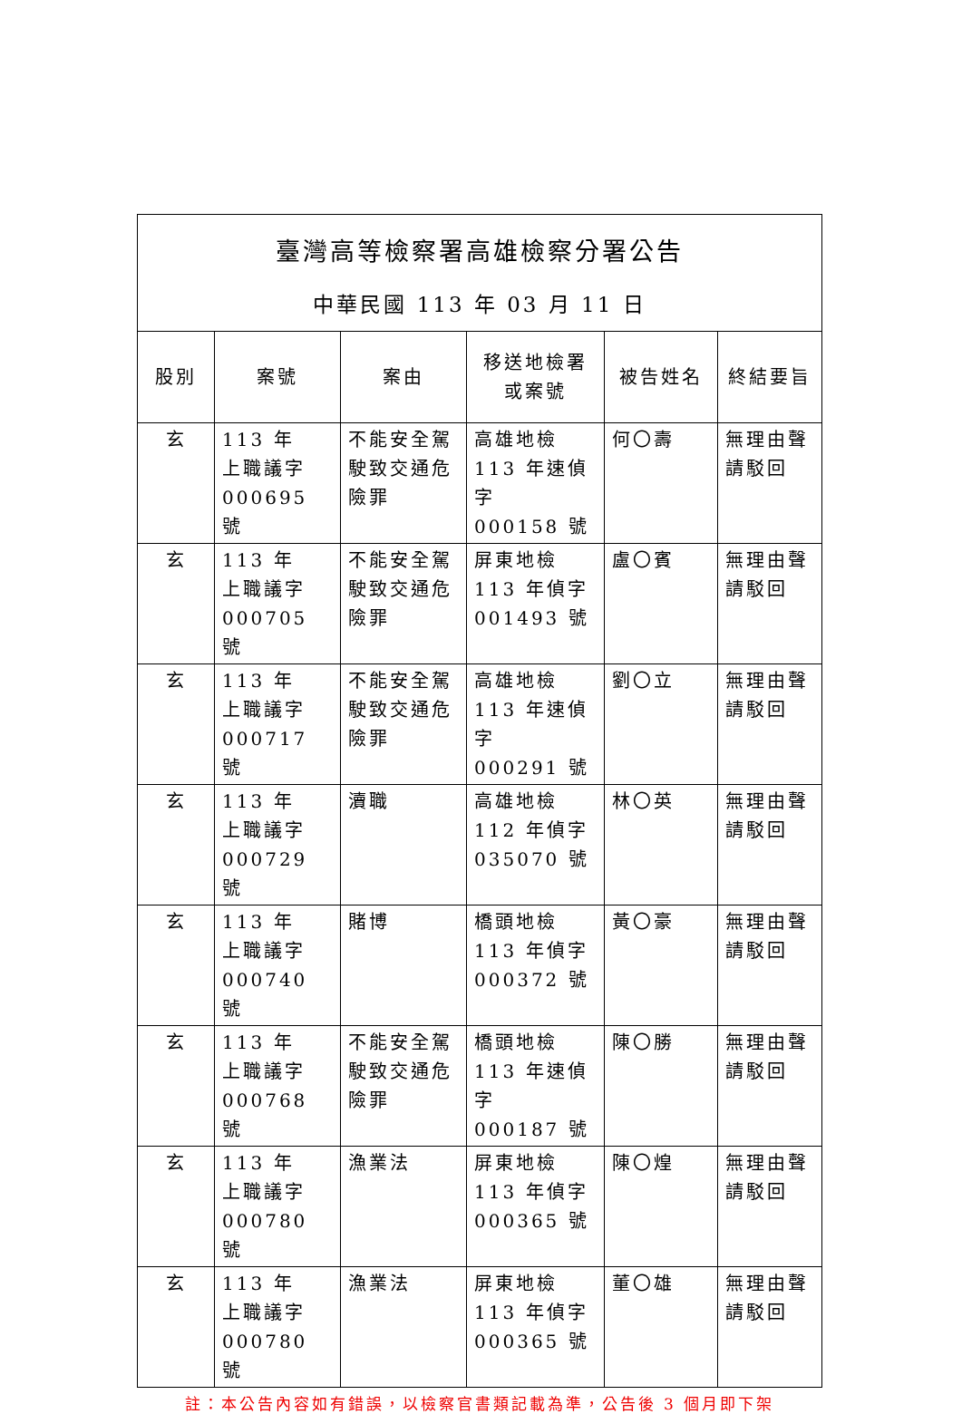| 臺灣高等檢察署高雄檢察分署公告 中華民國 113 年 03 月 11 日 | | | | | |
| 股別 | 案號 | 案由 | 移送地檢署 或案號 | 被告姓名 | 終結要旨 |
| 玄 | 113 年 上職議字 000695 號 | 不能安全駕駛致交通危險罪 | 高雄地檢 113 年速偵字 000158 號 | 何〇壽 | 無理由聲請駁回 |
| 玄 | 113 年 上職議字 000705 號 | 不能安全駕駛致交通危險罪 | 屏東地檢 113 年偵字 001493 號 | 盧〇賓 | 無理由聲請駁回 |
| 玄 | 113 年 上職議字 000717 號 | 不能安全駕駛致交通危險罪 | 高雄地檢 113 年速偵字 000291 號 | 劉〇立 | 無理由聲請駁回 |
| 玄 | 113 年 上職議字 000729 號 | 瀆職 | 高雄地檢 112 年偵字 035070 號 | 林〇英 | 無理由聲請駁回 |
| 玄 | 113 年 上職議字 000740 號 | 賭博 | 橋頭地檢 113 年偵字 000372 號 | 黃〇豪 | 無理由聲請駁回 |
| 玄 | 113 年 上職議字 000768 號 | 不能安全駕駛致交通危險罪 | 橋頭地檢 113 年速偵字 000187 號 | 陳〇勝 | 無理由聲請駁回 |
| 玄 | 113 年 上職議字 000780 號 | 漁業法 | 屏東地檢 113 年偵字 000365 號 | 陳〇煌 | 無理由聲請駁回 |
| 玄 | 113 年 上職議字 000780 號 | 漁業法 | 屏東地檢 113 年偵字 000365 號 | 董〇雄 | 無理由聲請駁回 |
註：本公告內容如有錯誤，以檢察官書類記載為準，公告後 3 個月即下架